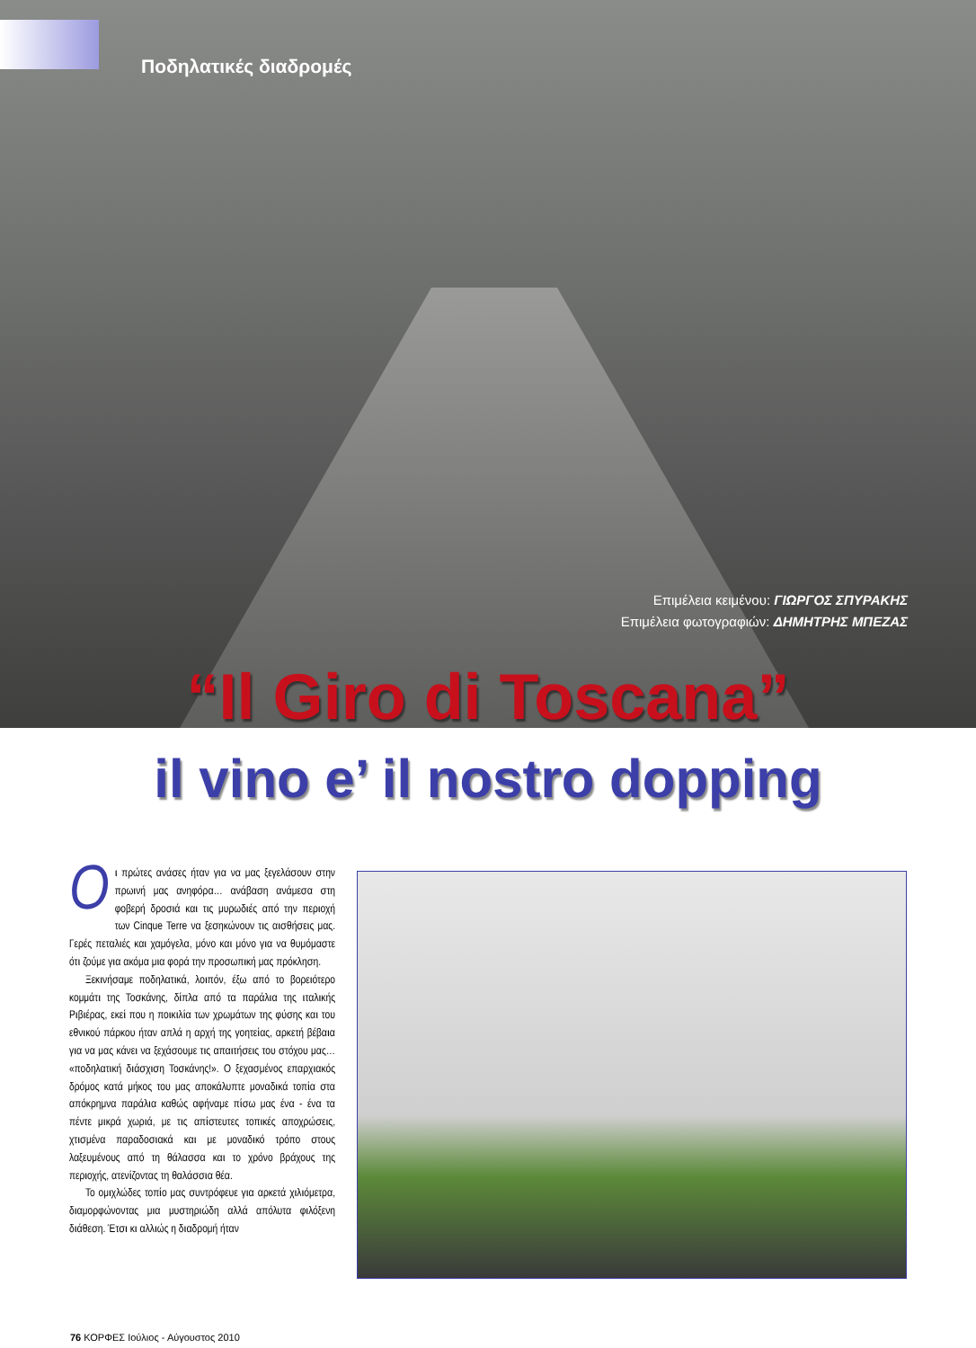Ποδηλατικές διαδρομές
Επιμέλεια κειμένου: ΓΙΩΡΓΟΣ ΣΠΥΡΑΚΗΣ
Επιμέλεια φωτογραφιών: ΔΗΜΗΤΡΗΣ ΜΠΕΖΑΣ
“Il Giro di Toscana”
il vino e’ il nostro dopping
Oι πρώτες ανάσες ήταν για να μας ξεγελάσουν στην πρωινή μας ανηφόρα… ανάβαση ανάμεσα στη φοβερή δροσιά και τις μυρωδιές από την περιοχή των Cinque Terre να ξεσηκώνουν τις αισθήσεις μας. Γερές πεταλιές και χαμόγελα, μόνο και μόνο για να θυμόμαστε ότι ζούμε για ακόμα μια φορά την προσωπική μας πρόκληση.
Ξεκινήσαμε ποδηλατικά, λοιπόν, έξω από το βορειότερο κομμάτι της Τοσκάνης, δίπλα από τα παράλια της ιταλικής Ριβιέρας, εκεί που η ποικιλία των χρωμάτων της φύσης και του εθνικού πάρκου ήταν απλά η αρχή της γοητείας, αρκετή βέβαια για να μας κάνει να ξεχάσουμε τις απαιτήσεις του στόχου μας… «ποδηλατική διάσχιση Τοσκάνης!». Ο ξεχασμένος επαρχιακός δρόμος κατά μήκος του μας αποκάλυπτε μοναδικά τοπία στα απόκρημνα παράλια καθώς αφήναμε πίσω μας ένα - ένα τα πέντε μικρά χωριά, με τις απίστευτες τοπικές αποχρώσεις, χτισμένα παραδοσιακά και με μοναδικό τρόπο στους λαξευμένους από τη θάλασσα και το χρόνο βράχους της περιοχής, ατενίζοντας τη θαλάσσια θέα.
Το ομιχλώδες τοπίο μας συντρόφευε για αρκετά χιλιόμετρα, διαμορφώνοντας μια μυστηριώδη αλλά απόλυτα φιλόξενη διάθεση. Έτσι κι αλλιώς η διαδρομή ήταν
76 ΚΟΡΦΕΣ Ιούλιος - Αύγουστος 2010